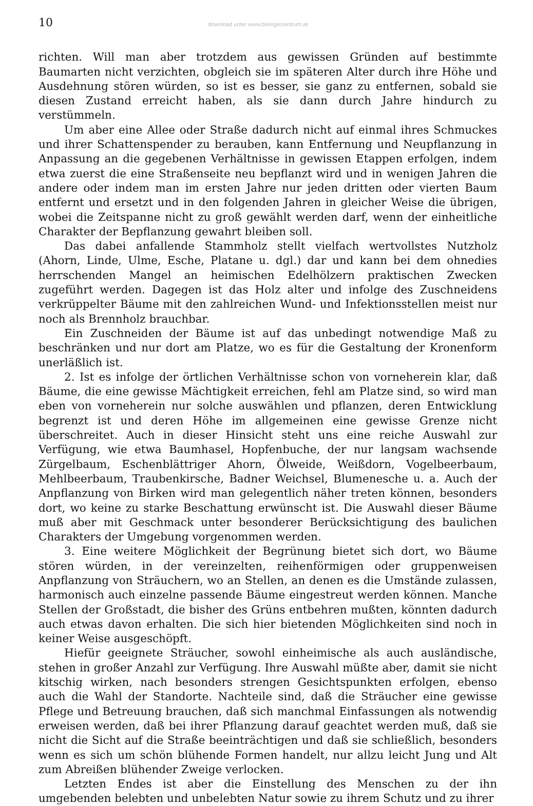10 download unter www.biologiezentrum.at
richten. Will man aber trotzdem aus gewissen Gründen auf bestimmte Baumarten nicht verzichten, obgleich sie im späteren Alter durch ihre Höhe und Ausdehnung stören würden, so ist es besser, sie ganz zu entfernen, sobald sie diesen Zustand erreicht haben, als sie dann durch Jahre hindurch zu verstümmeln.
Um aber eine Allee oder Straße dadurch nicht auf einmal ihres Schmuckes und ihrer Schattenspender zu berauben, kann Entfernung und Neupflanzung in Anpassung an die gegebenen Verhältnisse in gewissen Etappen erfolgen, indem etwa zuerst die eine Straßenseite neu bepflanzt wird und in wenigen Jahren die andere oder indem man im ersten Jahre nur jeden dritten oder vierten Baum entfernt und ersetzt und in den folgenden Jahren in gleicher Weise die übrigen, wobei die Zeitspanne nicht zu groß gewählt werden darf, wenn der einheitliche Charakter der Bepflanzung gewahrt bleiben soll.
Das dabei anfallende Stammholz stellt vielfach wertvollstes Nutzholz (Ahorn, Linde, Ulme, Esche, Platane u. dgl.) dar und kann bei dem ohnedies herrschenden Mangel an heimischen Edelhölzern praktischen Zwecken zugeführt werden. Dagegen ist das Holz alter und infolge des Zuschneidens verkrüppelter Bäume mit den zahlreichen Wund- und Infektionsstellen meist nur noch als Brennholz brauchbar.
Ein Zuschneiden der Bäume ist auf das unbedingt notwendige Maß zu beschränken und nur dort am Platze, wo es für die Gestaltung der Kronenform unerläßlich ist.
2. Ist es infolge der örtlichen Verhältnisse schon von vorneherein klar, daß Bäume, die eine gewisse Mächtigkeit erreichen, fehl am Platze sind, so wird man eben von vorneherein nur solche auswählen und pflanzen, deren Entwicklung begrenzt ist und deren Höhe im allgemeinen eine gewisse Grenze nicht überschreitet. Auch in dieser Hinsicht steht uns eine reiche Auswahl zur Verfügung, wie etwa Baumhasel, Hopfenbuche, der nur langsam wachsende Zürgelbaum, Eschenblättriger Ahorn, Ölweide, Weißdorn, Vogelbeerbaum, Mehlbeerbaum, Traubenkirsche, Badner Weichsel, Blumenesche u. a. Auch der Anpflanzung von Birken wird man gelegentlich näher treten können, besonders dort, wo keine zu starke Beschattung erwünscht ist. Die Auswahl dieser Bäume muß aber mit Geschmack unter besonderer Berücksichtigung des baulichen Charakters der Umgebung vorgenommen werden.
3. Eine weitere Möglichkeit der Begrünung bietet sich dort, wo Bäume stören würden, in der vereinzelten, reihenförmigen oder gruppenweisen Anpflanzung von Sträuchern, wo an Stellen, an denen es die Umstände zulassen, harmonisch auch einzelne passende Bäume eingestreut werden können. Manche Stellen der Großstadt, die bisher des Grüns entbehren mußten, könnten dadurch auch etwas davon erhalten. Die sich hier bietenden Möglichkeiten sind noch in keiner Weise ausgeschöpft.
Hiefür geeignete Sträucher, sowohl einheimische als auch ausländische, stehen in großer Anzahl zur Verfügung. Ihre Auswahl müßte aber, damit sie nicht kitschig wirken, nach besonders strengen Gesichtspunkten erfolgen, ebenso auch die Wahl der Standorte. Nachteile sind, daß die Sträucher eine gewisse Pflege und Betreuung brauchen, daß sich manchmal Einfassungen als notwendig erweisen werden, daß bei ihrer Pflanzung darauf geachtet werden muß, daß sie nicht die Sicht auf die Straße beeinträchtigen und daß sie schließlich, besonders wenn es sich um schön blühende Formen handelt, nur allzu leicht Jung und Alt zum Abreißen blühender Zweige verlocken.
Letzten Endes ist aber die Einstellung des Menschen zu der ihn umgebenden belebten und unbelebten Natur sowie zu ihrem Schutz und zu ihrer